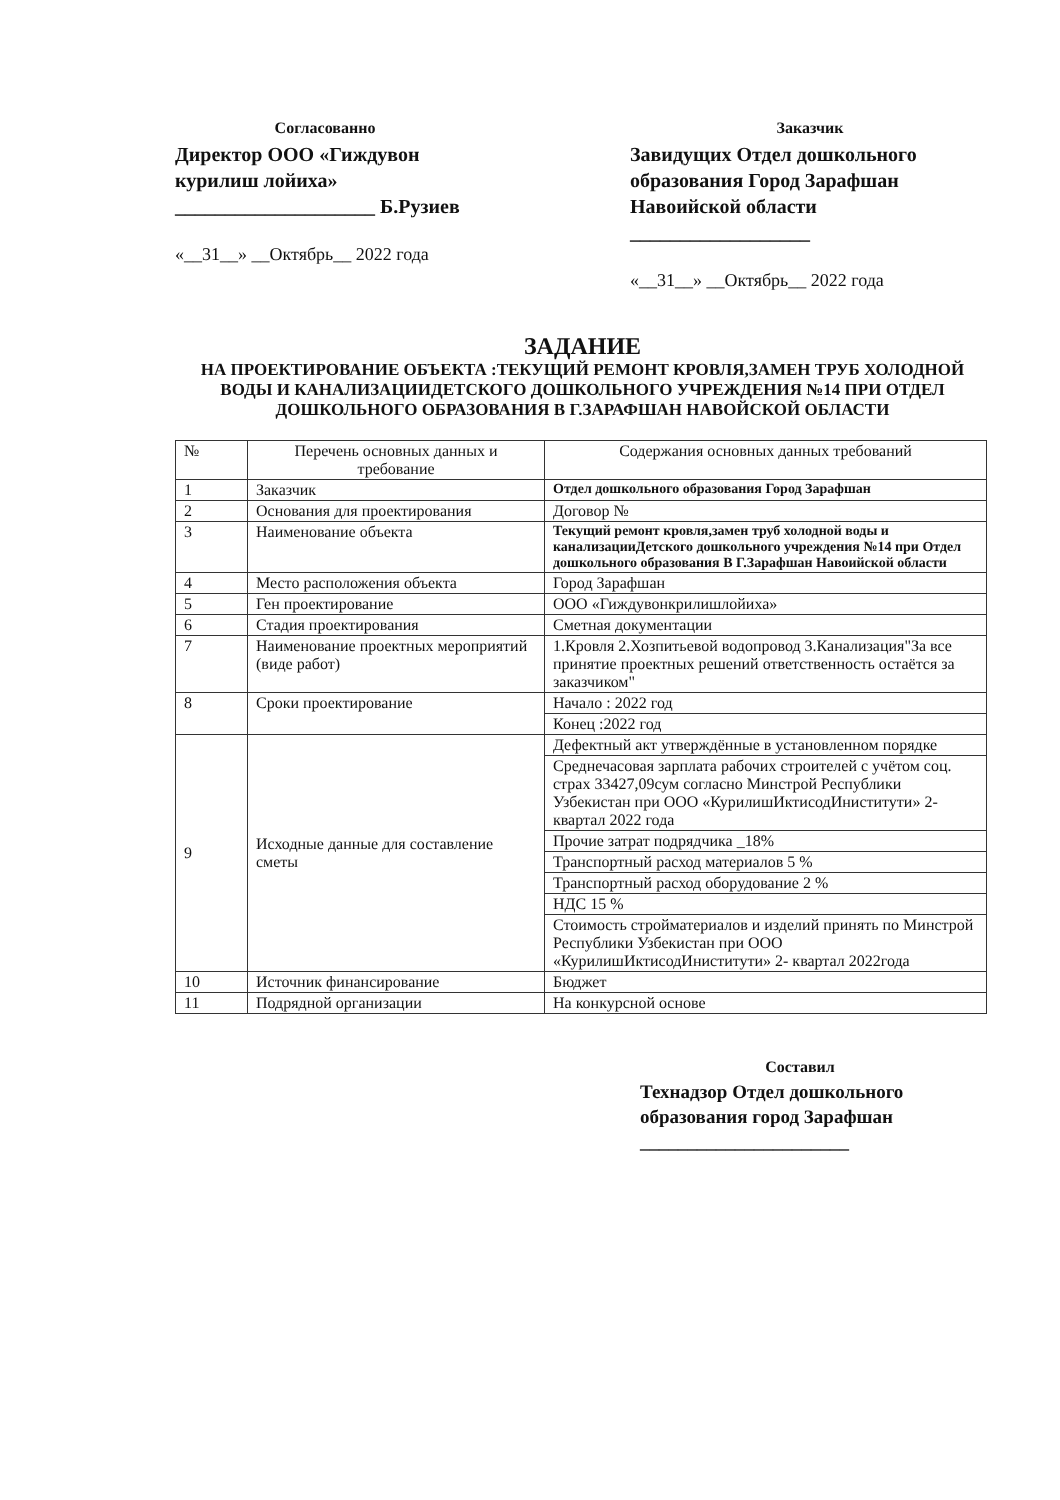Согласованно
Директор ООО «Гиждувон курилиш лойиха»
____________________ Б.Рузиев
«__31__» __Октябрь__ 2022 года
Заказчик
Завидущих Отдел дошкольного образования Город Зарафшан Навоийской области
__________________
«__31__» __Октябрь__ 2022 года
ЗАДАНИЕ
НА ПРОЕКТИРОВАНИЕ ОБЪЕКТА :ТЕКУЩИЙ РЕМОНТ КРОВЛЯ,ЗАМЕН ТРУБ ХОЛОДНОЙ ВОДЫ И КАНАЛИЗАЦИИДЕТСКОГО ДОШКОЛЬНОГО УЧРЕЖДЕНИЯ №14 ПРИ ОТДЕЛ ДОШКОЛЬНОГО ОБРАЗОВАНИЯ В Г.ЗАРАФШАН НАВОЙСКОЙ ОБЛАСТИ
| № | Перечень основных данных и требование | Содержания основных данных требований |
| 1 | Заказчик | Отдел дошкольного образования Город Зарафшан |
| 2 | Основания для проектирования | Договор № |
| 3 | Наименование объекта | Текущий ремонт кровля,замен труб холодной воды и канализацииДетского дошкольного учреждения №14 при Отдел дошкольного образования В Г.Зарафшан Навоийской области |
| 4 | Место расположения объекта | Город Зарафшан |
| 5 | Ген проектирование | ООО «Гиждувонкрилишлойиха» |
| 6 | Стадия проектирования | Сметная документации |
| 7 | Наименование проектных мероприятий (виде работ) | 1.Кровля 2.Хозпитьевой водопровод 3.Канализация"За все принятие проектных решений ответственность остаётся за заказчиком" |
| 8 | Сроки проектирование | Начало : 2022 год |
| | | Конец :2022 год |
| 9 | Исходные данные для составление сметы | Дефектный акт утверждённые в установленном порядке |
| | | Среднечасовая зарплата рабочих строителей с учётом соц. страх 33427,09сум согласно Минстрой Республики Узбекистан при ООО «КурилишИктисодИниститути» 2- квартал 2022 года |
| | | Прочие затрат подрядчика _18% |
| | | Транспортный расход материалов 5 % |
| | | Транспортный расход оборудование 2 % |
| | | НДС 15 % |
| | | Стоимость стройматериалов и изделий принять по Минстрой Республики Узбекистан при ООО «КурилишИктисодИниститути» 2- квартал 2022года |
| 10 | Источник финансирование | Бюджет |
| 11 | Подрядной организации | На конкурсной основе |
Составил
Технадзор Отдел дошкольного образования город Зарафшан
______________________